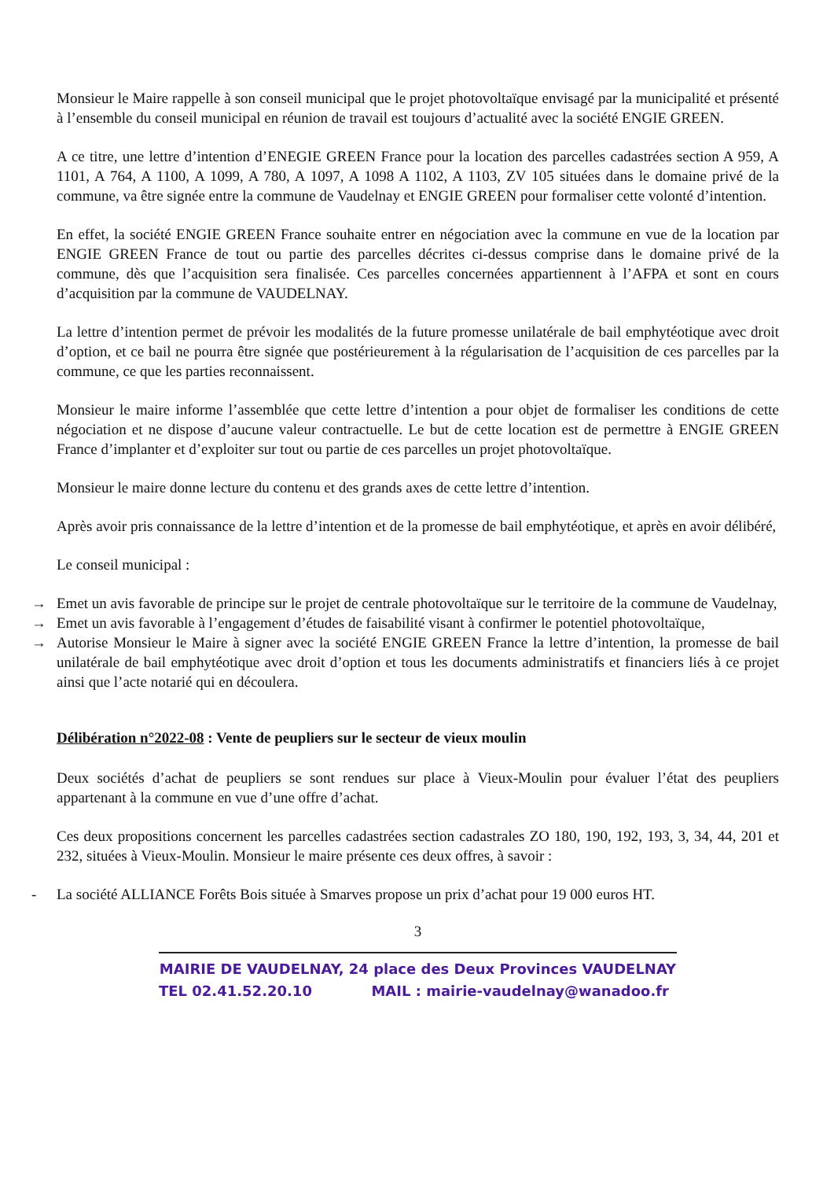Monsieur le Maire rappelle à son conseil municipal que le projet photovoltaïque envisagé par la municipalité et présenté à l’ensemble du conseil municipal en réunion de travail est toujours d’actualité avec la société ENGIE GREEN.
A ce titre, une lettre d’intention d’ENEGIE GREEN France pour la location des parcelles cadastrées section A 959, A 1101, A 764, A 1100, A 1099, A 780, A 1097, A 1098 A 1102, A 1103, ZV 105 situées dans le domaine privé de la commune, va être signée entre la commune de Vaudelnay et ENGIE GREEN pour formaliser cette volonté d’intention.
En effet, la société ENGIE GREEN France souhaite entrer en négociation avec la commune en vue de la location par ENGIE GREEN France de tout ou partie des parcelles décrites ci-dessus comprise dans le domaine privé de la commune, dès que l’acquisition sera finalisée. Ces parcelles concernées appartiennent à l’AFPA et sont en cours d’acquisition par la commune de VAUDELNAY.
La lettre d’intention permet de prévoir les modalités de la future promesse unilatérale de bail emphytéotique avec droit d’option, et ce bail ne pourra être signée que postérieurement à la régularisation de l’acquisition de ces parcelles par la commune, ce que les parties reconnaissent.
Monsieur le maire informe l’assemblée que cette lettre d’intention a pour objet de formaliser les conditions de cette négociation et ne dispose d’aucune valeur contractuelle. Le but de cette location est de permettre à ENGIE GREEN France d’implanter et d’exploiter sur tout ou partie de ces parcelles un projet photovoltaïque.
Monsieur le maire donne lecture du contenu et des grands axes de cette lettre d’intention.
Après avoir pris connaissance de la lettre d’intention et de la promesse de bail emphytéotique, et après en avoir délibéré,
Le conseil municipal :
→ Emet un avis favorable de principe sur le projet de centrale photovoltaïque sur le territoire de la commune de Vaudelnay,
→ Emet un avis favorable à l’engagement d’études de faisabilité visant à confirmer le potentiel photovoltaïque,
→ Autorise Monsieur le Maire à signer avec la société ENGIE GREEN France la lettre d’intention, la promesse de bail unilatérale de bail emphytéotique avec droit d’option et tous les documents administratifs et financiers liés à ce projet ainsi que l’acte notarié qui en découlera.
Délibération n°2022-08 : Vente de peupliers sur le secteur de vieux moulin
Deux sociétés d’achat de peupliers se sont rendues sur place à Vieux-Moulin pour évaluer l’état des peupliers appartenant à la commune en vue d’une offre d’achat.
Ces deux propositions concernent les parcelles cadastrées section cadastrales ZO 180, 190, 192, 193, 3, 34, 44, 201 et 232, situées à Vieux-Moulin. Monsieur le maire présente ces deux offres, à savoir :
- La société ALLIANCE Forêts Bois située à Smarves propose un prix d’achat pour 19 000 euros HT.
3
MAIRIE DE VAUDELNAY, 24 place des Deux Provinces VAUDELNAY
TEL 02.41.52.20.10 MAIL : mairie-vaudelnay@wanadoo.fr